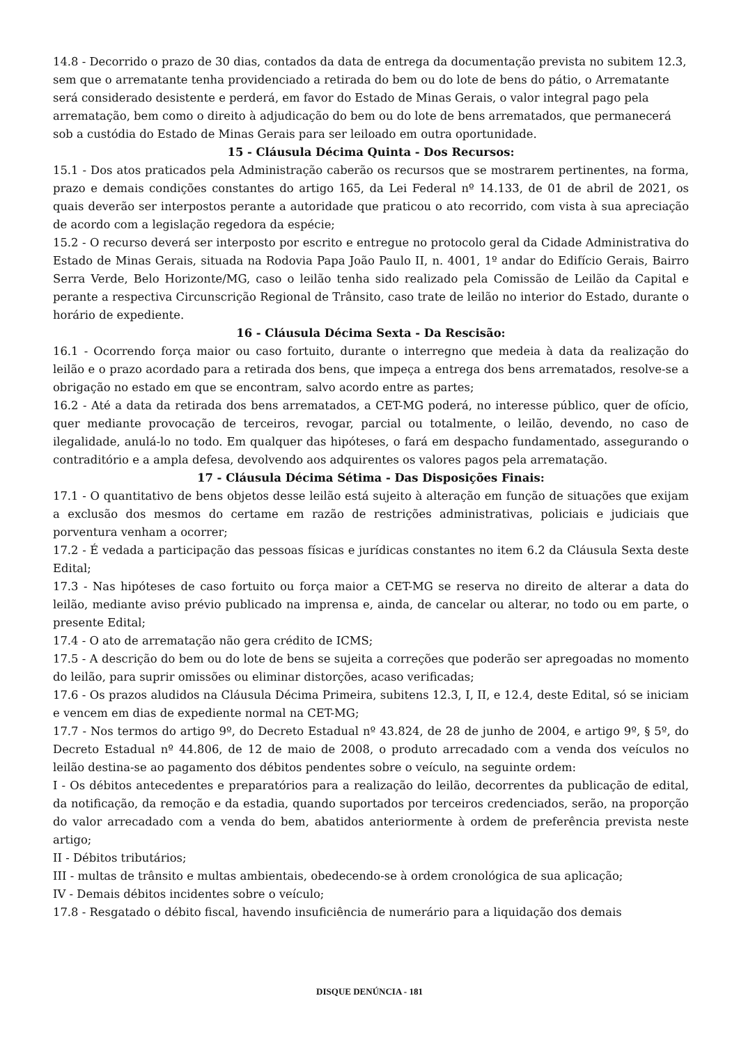14.8 - Decorrido o prazo de 30 dias, contados da data de entrega da documentação prevista no subitem 12.3, sem que o arrematante tenha providenciado a retirada do bem ou do lote de bens do pátio, o Arrematante será considerado desistente e perderá, em favor do Estado de Minas Gerais, o valor integral pago pela arrematação, bem como o direito à adjudicação do bem ou do lote de bens arrematados, que permanecerá sob a custódia do Estado de Minas Gerais para ser leiloado em outra oportunidade.
15 - Cláusula Décima Quinta - Dos Recursos:
15.1 - Dos atos praticados pela Administração caberão os recursos que se mostrarem pertinentes, na forma, prazo e demais condições constantes do artigo 165, da Lei Federal nº 14.133, de 01 de abril de 2021, os quais deverão ser interpostos perante a autoridade que praticou o ato recorrido, com vista à sua apreciação de acordo com a legislação regedora da espécie;
15.2 - O recurso deverá ser interposto por escrito e entregue no protocolo geral da Cidade Administrativa do Estado de Minas Gerais, situada na Rodovia Papa João Paulo II, n. 4001, 1º andar do Edifício Gerais, Bairro Serra Verde, Belo Horizonte/MG, caso o leilão tenha sido realizado pela Comissão de Leilão da Capital e perante a respectiva Circunscrição Regional de Trânsito, caso trate de leilão no interior do Estado, durante o horário de expediente.
16 - Cláusula Décima Sexta - Da Rescisão:
16.1 - Ocorrendo força maior ou caso fortuito, durante o interregno que medeia à data da realização do leilão e o prazo acordado para a retirada dos bens, que impeça a entrega dos bens arrematados, resolve-se a obrigação no estado em que se encontram, salvo acordo entre as partes;
16.2 - Até a data da retirada dos bens arrematados, a CET-MG poderá, no interesse público, quer de ofício, quer mediante provocação de terceiros, revogar, parcial ou totalmente, o leilão, devendo, no caso de ilegalidade, anulá-lo no todo. Em qualquer das hipóteses, o fará em despacho fundamentado, assegurando o contraditório e a ampla defesa, devolvendo aos adquirentes os valores pagos pela arrematação.
17 - Cláusula Décima Sétima - Das Disposições Finais:
17.1 - O quantitativo de bens objetos desse leilão está sujeito à alteração em função de situações que exijam a exclusão dos mesmos do certame em razão de restrições administrativas, policiais e judiciais que porventura venham a ocorrer;
17.2 - É vedada a participação das pessoas físicas e jurídicas constantes no item 6.2 da Cláusula Sexta deste Edital;
17.3 - Nas hipóteses de caso fortuito ou força maior a CET-MG se reserva no direito de alterar a data do leilão, mediante aviso prévio publicado na imprensa e, ainda, de cancelar ou alterar, no todo ou em parte, o presente Edital;
17.4 - O ato de arrematação não gera crédito de ICMS;
17.5 - A descrição do bem ou do lote de bens se sujeita a correções que poderão ser apregoadas no momento do leilão, para suprir omissões ou eliminar distorções, acaso verificadas;
17.6 - Os prazos aludidos na Cláusula Décima Primeira, subitens 12.3, I, II, e 12.4, deste Edital, só se iniciam e vencem em dias de expediente normal na CET-MG;
17.7 - Nos termos do artigo 9º, do Decreto Estadual nº 43.824, de 28 de junho de 2004, e artigo 9º, § 5º, do Decreto Estadual nº 44.806, de 12 de maio de 2008, o produto arrecadado com a venda dos veículos no leilão destina-se ao pagamento dos débitos pendentes sobre o veículo, na seguinte ordem:
I - Os débitos antecedentes e preparatórios para a realização do leilão, decorrentes da publicação de edital, da notificação, da remoção e da estadia, quando suportados por terceiros credenciados, serão, na proporção do valor arrecadado com a venda do bem, abatidos anteriormente à ordem de preferência prevista neste artigo;
II - Débitos tributários;
III - multas de trânsito e multas ambientais, obedecendo-se à ordem cronológica de sua aplicação;
IV - Demais débitos incidentes sobre o veículo;
17.8 - Resgatado o débito fiscal, havendo insuficiência de numerário para a liquidação dos demais
DISQUE DENÚNCIA - 181